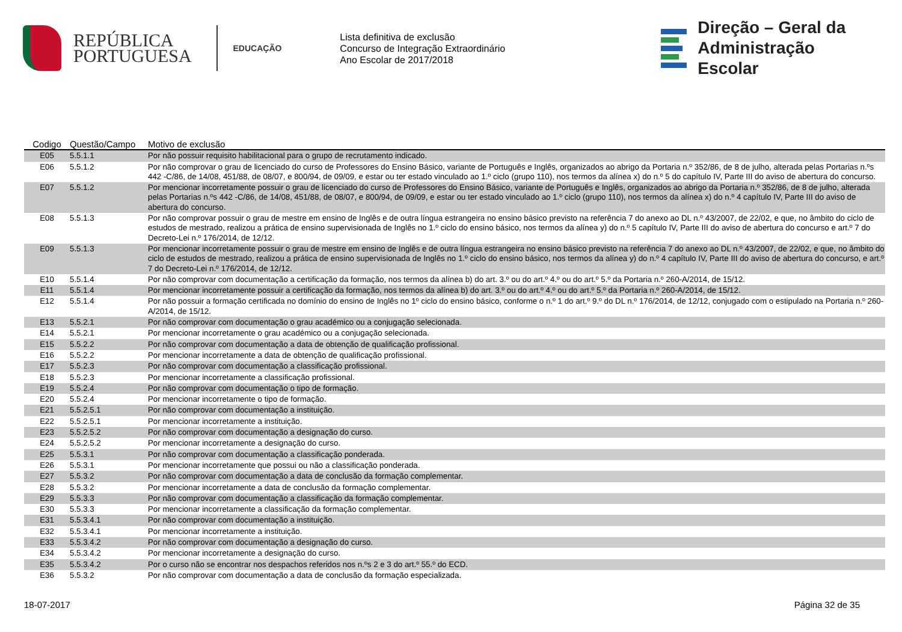REPÚBLICA
PORTUGUESA
EDUCAÇÃO
Lista definitiva de exclusão
Concurso de Integração Extraordinário
Ano Escolar de 2017/2018
Direção – Geral da
Administração Escolar
| Codigo | Questão/Campo | Motivo de exclusão |
| --- | --- | --- |
| E05 | 5.5.1.1 | Por não possuir requisito habilitacional para o grupo de recrutamento indicado. |
| E06 | 5.5.1.2 | Por não comprovar o grau de licenciado do curso de Professores do Ensino Básico, variante de Português e Inglês, organizados ao abrigo da Portaria n.º 352/86, de 8 de julho, alterada pelas Portarias n.ºs 442 -C/86, de 14/08, 451/88, de 08/07, e 800/94, de 09/09, e estar ou ter estado vinculado ao 1.º ciclo (grupo 110), nos termos da alínea x) do n.º 5 do capítulo IV, Parte III do aviso de abertura do concurso. |
| E07 | 5.5.1.2 | Por mencionar incorretamente possuir o grau de licenciado do curso de Professores do Ensino Básico, variante de Português e Inglês, organizados ao abrigo da Portaria n.º 352/86, de 8 de julho, alterada pelas Portarias n.ºs 442 -C/86, de 14/08, 451/88, de 08/07, e 800/94, de 09/09, e estar ou ter estado vinculado ao 1.º ciclo (grupo 110), nos termos da alínea x) do n.º 4 capítulo IV, Parte III do aviso de abertura do concurso. |
| E08 | 5.5.1.3 | Por não comprovar possuir o grau de mestre em ensino de Inglês e de outra língua estrangeira no ensino básico previsto na referência 7 do anexo ao DL n.º 43/2007, de 22/02, e que, no âmbito do ciclo de estudos de mestrado, realizou a prática de ensino supervisionada de Inglês no 1.º ciclo do ensino básico, nos termos da alínea y) do n.º 5 capítulo IV, Parte III do aviso de abertura do concurso e art.º 7 do Decreto-Lei n.º 176/2014, de 12/12. |
| E09 | 5.5.1.3 | Por mencionar incorretamente possuir o grau de mestre em ensino de Inglês e de outra língua estrangeira no ensino básico previsto na referência 7 do anexo ao DL n.º 43/2007, de 22/02, e que, no âmbito do ciclo de estudos de mestrado, realizou a prática de ensino supervisionada de Inglês no 1.º ciclo do ensino básico, nos termos da alínea y) do n.º 4 capítulo IV, Parte III do aviso de abertura do concurso, e art.º 7 do Decreto-Lei n.º 176/2014, de 12/12. |
| E10 | 5.5.1.4 | Por não comprovar com documentação a certificação da formação, nos termos da alínea b) do art. 3.º ou do art.º 4.º ou do art.º 5.º da Portaria n.º 260-A/2014, de 15/12. |
| E11 | 5.5.1.4 | Por mencionar incorretamente possuir a certificação da formação, nos termos da alínea b) do art. 3.º ou do art.º 4.º ou do art.º 5.º da Portaria n.º 260-A/2014, de 15/12. |
| E12 | 5.5.1.4 | Por não possuir a formação certificada no domínio do ensino de Inglês no 1º ciclo do ensino básico, conforme o n.º 1 do art.º 9.º do DL n.º 176/2014, de 12/12, conjugado com o estipulado na Portaria n.º 260-A/2014, de 15/12. |
| E13 | 5.5.2.1 | Por não comprovar com documentação o grau académico ou a conjugação selecionada. |
| E14 | 5.5.2.1 | Por mencionar incorretamente o grau académico ou a conjugação selecionada. |
| E15 | 5.5.2.2 | Por não comprovar com documentação a data de obtenção de qualificação profissional. |
| E16 | 5.5.2.2 | Por mencionar incorretamente a data de obtenção de qualificação profissional. |
| E17 | 5.5.2.3 | Por não comprovar com documentação a classificação profissional. |
| E18 | 5.5.2.3 | Por mencionar incorretamente a classificação profissional. |
| E19 | 5.5.2.4 | Por não comprovar com documentação o tipo de formação. |
| E20 | 5.5.2.4 | Por mencionar incorretamente o tipo de formação. |
| E21 | 5.5.2.5.1 | Por não comprovar com documentação a instituição. |
| E22 | 5.5.2.5.1 | Por mencionar incorretamente a instituição. |
| E23 | 5.5.2.5.2 | Por não comprovar com documentação a designação do curso. |
| E24 | 5.5.2.5.2 | Por mencionar incorretamente a designação do curso. |
| E25 | 5.5.3.1 | Por não comprovar com documentação a classificação ponderada. |
| E26 | 5.5.3.1 | Por mencionar incorretamente que possui ou não a classificação ponderada. |
| E27 | 5.5.3.2 | Por não comprovar com documentação a data de conclusão da formação complementar. |
| E28 | 5.5.3.2 | Por mencionar incorretamente a data de conclusão da formação complementar. |
| E29 | 5.5.3.3 | Por não comprovar com documentação a classificação da formação complementar. |
| E30 | 5.5.3.3 | Por mencionar incorretamente a classificação da formação complementar. |
| E31 | 5.5.3.4.1 | Por não comprovar com documentação a instituição. |
| E32 | 5.5.3.4.1 | Por mencionar incorretamente a instituição. |
| E33 | 5.5.3.4.2 | Por não comprovar com documentação a designação do curso. |
| E34 | 5.5.3.4.2 | Por mencionar incorretamente a designação do curso. |
| E35 | 5.5.3.4.2 | Por o curso não se encontrar nos despachos referidos nos n.ºs 2 e 3 do art.º 55.º do ECD. |
| E36 | 5.5.3.2 | Por não comprovar com documentação a data de conclusão da formação especializada. |
18-07-2017 Página 32 de 35